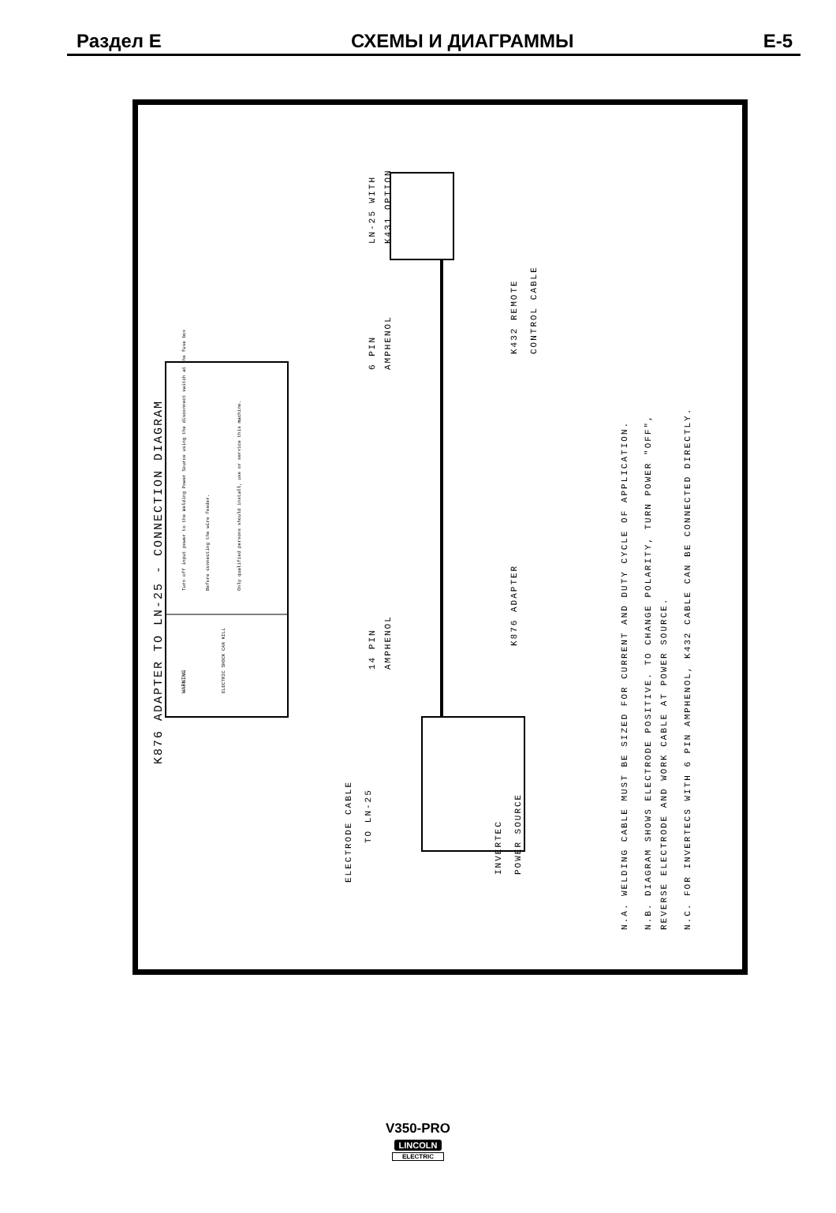Раздел E СХЕМЫ И ДИАГРАММЫ E-5
K876 ADAPTER TO LN-25 - CONNECTION DIAGRAM
WARNING
ELECTRIC SHOCK CAN KILL
Turn off input power to the Welding Power Source using the disconnect switch at the fuse box
Before connecting the wire feeder.
Only qualified persons should install, use or service this machine.
ELECTRODE CABLE
TO LN-25
INVERTEC
POWER SOURCE
14 PIN
AMPHENOL
K876 ADAPTER
6 PIN
AMPHENOL
LN-25 WITH
K431 OPTION
K432 REMOTE
CONTROL CABLE
N.A. WELDING CABLE MUST BE SIZED FOR CURRENT AND DUTY CYCLE OF APPLICATION.
N.B. DIAGRAM SHOWS ELECTRODE POSITIVE. TO CHANGE POLARITY, TURN POWER "OFF",
REVERSE ELECTRODE AND WORK CABLE AT POWER SOURCE.
N.C. FOR INVERTECS WITH 6 PIN AMPHENOL, K432 CABLE CAN BE CONNECTED DIRECTLY.
V350-PRO
LINCOLN
ELECTRIC